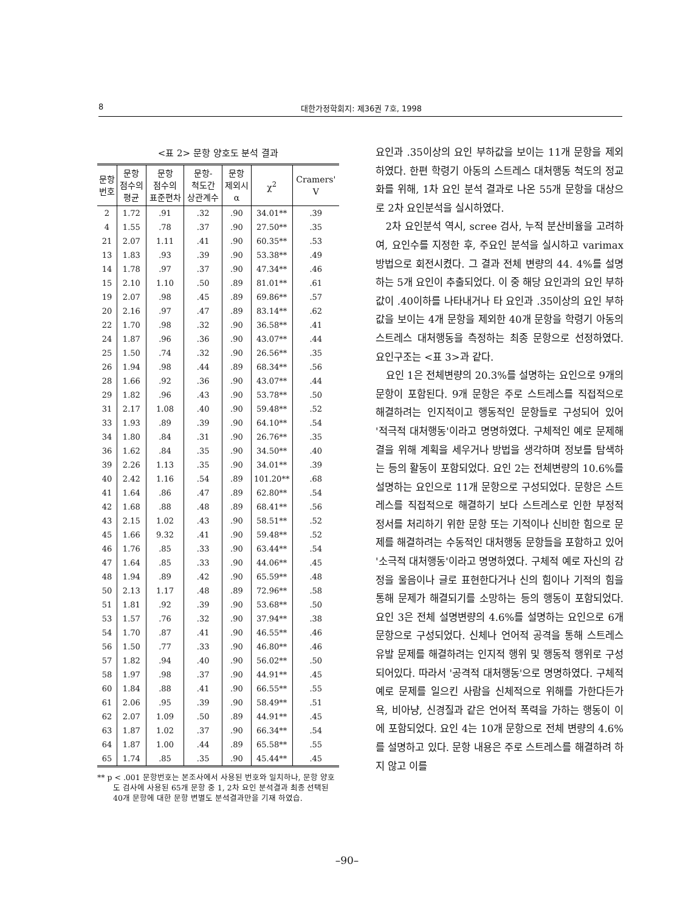8 대한가정학회지: 제36권 7호, 1998
<표 2> 문항 양호도 분석 결과
| 문항 번호 | 문항 점수의 평균 | 문항 점수의 표준편차 | 문항- 척도간 상관계수 | 문항 제외시 α | χ<sup>2</sup> | Cramers' V |
| --- | --- | --- | --- | --- | --- | --- |
| 2 | 1.72 | .91 | .32 | .90 | 34.01** | .39 |
| 4 | 1.55 | .78 | .37 | .90 | 27.50** | .35 |
| 21 | 2.07 | 1.11 | .41 | .90 | 60.35** | .53 |
| 13 | 1.83 | .93 | .39 | .90 | 53.38** | .49 |
| 14 | 1.78 | .97 | .37 | .90 | 47.34** | .46 |
| 15 | 2.10 | 1.10 | .50 | .89 | 81.01** | .61 |
| 19 | 2.07 | .98 | .45 | .89 | 69.86** | .57 |
| 20 | 2.16 | .97 | .47 | .89 | 83.14** | .62 |
| 22 | 1.70 | .98 | .32 | .90 | 36.58** | .41 |
| 24 | 1.87 | .96 | .36 | .90 | 43.07** | .44 |
| 25 | 1.50 | .74 | .32 | .90 | 26.56** | .35 |
| 26 | 1.94 | .98 | .44 | .89 | 68.34** | .56 |
| 28 | 1.66 | .92 | .36 | .90 | 43.07** | .44 |
| 29 | 1.82 | .96 | .43 | .90 | 53.78** | .50 |
| 31 | 2.17 | 1.08 | .40 | .90 | 59.48** | .52 |
| 33 | 1.93 | .89 | .39 | .90 | 64.10** | .54 |
| 34 | 1.80 | .84 | .31 | .90 | 26.76** | .35 |
| 36 | 1.62 | .84 | .35 | .90 | 34.50** | .40 |
| 39 | 2.26 | 1.13 | .35 | .90 | 34.01** | .39 |
| 40 | 2.42 | 1.16 | .54 | .89 | 101.20** | .68 |
| 41 | 1.64 | .86 | .47 | .89 | 62.80** | .54 |
| 42 | 1.68 | .88 | .48 | .89 | 68.41** | .56 |
| 43 | 2.15 | 1.02 | .43 | .90 | 58.51** | .52 |
| 45 | 1.66 | 9.32 | .41 | .90 | 59.48** | .52 |
| 46 | 1.76 | .85 | .33 | .90 | 63.44** | .54 |
| 47 | 1.64 | .85 | .33 | .90 | 44.06** | .45 |
| 48 | 1.94 | .89 | .42 | .90 | 65.59** | .48 |
| 50 | 2.13 | 1.17 | .48 | .89 | 72.96** | .58 |
| 51 | 1.81 | .92 | .39 | .90 | 53.68** | .50 |
| 53 | 1.57 | .76 | .32 | .90 | 37.94** | .38 |
| 54 | 1.70 | .87 | .41 | .90 | 46.55** | .46 |
| 56 | 1.50 | .77 | .33 | .90 | 46.80** | .46 |
| 57 | 1.82 | .94 | .40 | .90 | 56.02** | .50 |
| 58 | 1.97 | .98 | .37 | .90 | 44.91** | .45 |
| 60 | 1.84 | .88 | .41 | .90 | 66.55** | .55 |
| 61 | 2.06 | .95 | .39 | .90 | 58.49** | .51 |
| 62 | 2.07 | 1.09 | .50 | .89 | 44.91** | .45 |
| 63 | 1.87 | 1.02 | .37 | .90 | 66.34** | .54 |
| 64 | 1.87 | 1.00 | .44 | .89 | 65.58** | .55 |
| 65 | 1.74 | .85 | .35 | .90 | 45.44** | .45 |
** p < .001 문항번호는 본조사에서 사용된 번호와 일치하나, 문항 양호도 검사에 사용된 65개 문항 중 1, 2차 요인 분석결과 최종 선택된 40개 문항에 대한 문항 변별도 분석결과만을 기재 하였습.
요인과 .35이상의 요인 부하값을 보이는 11개 문항을 제외하였다. 한편 학령기 아동의 스트레스 대처행동 척도의 정교화를 위해, 1차 요인 분석 결과로 나온 55개 문항을 대상으로 2차 요인분석을 실시하였다.
2차 요인분석 역시, scree 검사, 누적 분산비율을 고려하여, 요인수를 지정한 후, 주요인 분석을 실시하고 varimax방법으로 회전시켰다. 그 결과 전체 변량의 44. 4%를 설명하는 5개 요인이 추출되었다. 이 중 해당 요인과의 요인 부하값이 .40이하를 나타내거나 타 요인과 .35이상의 요인 부하값을 보이는 4개 문항을 제외한 40개 문항을 학령기 아동의 스트레스 대처행동을 측정하는 최종 문항으로 선정하였다. 요인구조는 <표 3>과 같다.
요인 1은 전체변량의 20.3%를 설명하는 요인으로 9개의 문항이 포함된다. 9개 문항은 주로 스트레스를 직접적으로 해결하려는 인지적이고 행동적인 문항들로 구성되어 있어 '적극적 대처행동'이라고 명명하였다. 구체적인 예로 문제해결을 위해 계획을 세우거나 방법을 생각하며 정보를 탐색하는 등의 활동이 포함되었다. 요인 2는 전체변량의 10.6%를 설명하는 요인으로 11개 문항으로 구성되었다. 문항은 스트레스를 직접적으로 해결하기 보다 스트레스로 인한 부정적 정서를 처리하기 위한 문항 또는 기적이나 신비한 힘으로 문제를 해결하려는 수동적인 대처행동 문항들을 포함하고 있어 '소극적 대처행동'이라고 명명하였다. 구체적 예로 자신의 감정을 울음이나 글로 표현한다거나 신의 힘이나 기적의 힘을 통해 문제가 해결되기를 소망하는 등의 행동이 포함되었다. 요인 3은 전체 설명변량의 4.6%를 설명하는 요인으로 6개 문항으로 구성되었다. 신체나 언어적 공격을 통해 스트레스 유발 문제를 해결하려는 인지적 행위 및 행동적 행위로 구성되어있다. 따라서 '공격적 대처행동'으로 명명하였다. 구체적 예로 문제를 일으킨 사람을 신체적으로 위해를 가한다든가 욕, 비아냥, 신경질과 같은 언어적 폭력을 가하는 행동이 이에 포함되었다. 요인 4는 10개 문항으로 전체 변량의 4.6%를 설명하고 있다. 문항 내용은 주로 스트레스를 해결하려 하지 않고 이를
–90–